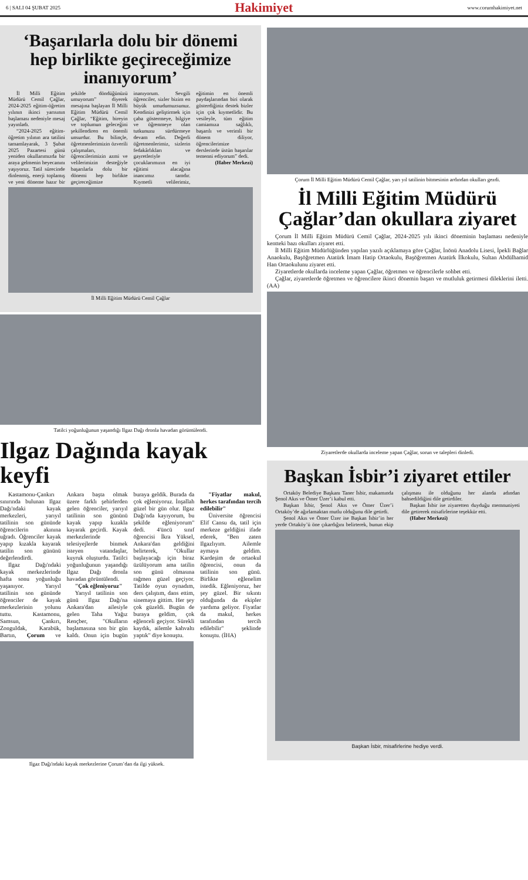6 | SALI 04 ŞUBAT 2025 Hakimiyet www.corumhakimiyet.net
‘Başarılarla dolu bir dönemi hep birlikte geçireceğimize inanıyorum’
İl Milli Eğitim Müdürü Cemil Çağlar, 2024-2025 eğitim-öğretim yılının ikinci yarısının başlaması nedeniyle mesaj yayınladı.
“2024-2025 eğitim-öğretim yılının ara tatilini tamamlayarak, 3 Şubat 2025 Pazartesi günü yeniden okullarımızda bir araya gelmenin heyecanını yaşıyoruz. Tatil sürecinde dinlenmiş, enerji toplamış ve yeni döneme hazır bir şekilde döndüğünüzü umuyorum” diyerek mesajına başlayan İl Milli Eğitim Müdürü Cemil Çağlar, “Eğitim, bireyin ve toplumun geleceğini şekillendiren en önemli unsurdur. Bu bilinçle, öğretmenlerimizin özverili çalışmaları, öğrencilerimizin azmi ve velilerimizin desteğiyle başarılarla dolu bir dönemi hep birlikte geçireceğimize inanıyorum. Sevgili öğrenciler, sizler bizim en büyük umudumuzsunuz. Kendinizi geliştirmek için çaba göstermeye, bilgiye ve öğrenmeye olan tutkunuzu sürdürmeye devam edin. Değerli öğretmenlerimiz, sizlerin fedakârlıkları ve gayretleriyle çocuklarımızın en iyi eğitimi alacağına inancımız tamdır. Kıymetli velilerimiz, eğitimin en önemli paydaşlarından biri olarak gösterdiğiniz destek bizler için çok kıymetlidir. Bu vesileyle, tüm eğitim camiamıza sağlıklı, başarılı ve verimli bir dönem diliyor, öğrencilerimize derslerinde üstün başarılar temenni ediyorum” dedi.
(Haber Merkezi)
İl Milli Eğitim Müdürü Cemil Çağlar
Tatilci yoğunluğunun yaşandığı Ilgaz Dağı dronla havadan görüntülendi.
Ilgaz Dağında kayak keyfi
Kastamonu-Çankırı sınırında bulunan Ilgaz Dağı'ndaki kayak merkezleri, yarıyıl tatilinin son gününde öğrencilerin akınına uğradı. Öğrenciler kayak yapıp kızakla kayarak tatilin son gününü değerlendirdi.
Ilgaz Dağı'ndaki kayak merkezlerinde hafta sonu yoğunluğu yaşanıyor. Yarıyıl tatilinin son gününde öğrenciler de kayak merkezlerinin yolunu tuttu. Kastamonu, Samsun, Çankırı, Zonguldak, Karabük, Bartın, Çorum ve Ankara başta olmak üzere farklı şehirlerden gelen öğrenciler, yarıyıl tatilinin son gününü kayak yapıp kızakla kayarak geçirdi. Kayak merkezlerinde telesiyejlerde binmek isteyen vatandaşlar, kuyruk oluşturdu. Tatilci yoğunluğunun yaşandığı Ilgaz Dağı dronla havadan görüntülendi.
"Çok eğleniyoruz"
Yarıyıl tatilinin son günü Ilgaz Dağı'na Ankara'dan ailesiyle gelen Taha Yağız Rençber, "Okulların başlamasına son bir gün kaldı. Onun için bugün buraya geldik. Burada da çok eğleniyoruz. İnşallah güzel bir gün olur. Ilgaz Dağı'nda kayıyorum, bu şekilde eğleniyorum" dedi. 4'üncü sınıf öğrencisi İkra Yüksel, Ankara'dan geldiğini belirterek, "Okullar başlayacağı için biraz üzülüyorum ama tatilin son günü olmasına rağmen güzel geçiyor. Tatilde oyun oynadım, ders çalıştım, dans ettim, sinemaya gittim. Her şey çok güzeldi. Bugün de buraya geldim, çok eğlenceli geçiyor. Sürekli kaydık, ailemle kahvaltı yaptık" diye konuştu.
"Fiyatlar makul, herkes tarafından tercih edilebilir"
Üniversite öğrencisi Elif Cansu da, tatil için merkeze geldiğini ifade ederek, "Ben zaten Ilgazlıyım. Ailemle aymaya geldim. Kardeşim de ortaokul öğrencisi, onun da tatilinin son günü. Birlikte eğlenelim istedik. Eğleniyoruz, her şey güzel. Bir sıkıntı olduğunda da ekipler yardıma geliyor. Fiyatlar da makul, herkes tarafından tercih edilebilir" şeklinde konuştu. (İHA)
Ilgaz Dağı'ndaki kayak merkezlerine Çorum’dan da ilgi yüksek.
Çorum İl Milli Eğitim Müdürü Cemil Çağlar, yarı yıl tatilinin bitmesinin ardından okulları gezdi.
İl Milli Eğitim Müdürü Çağlar’dan okullara ziyaret
Çorum İl Milli Eğitim Müdürü Cemil Çağlar, 2024-2025 yılı ikinci döneminin başlaması nedeniyle kentteki bazı okulları ziyaret etti.
İl Milli Eğitim Müdürlüğünden yapılan yazılı açıklamaya göre Çağlar, İnönü Anadolu Lisesi, İpekli Bağlar Anaokulu, Başöğretmen Atatürk İmam Hatip Ortaokulu, Başöğretmen Atatürk İlkokulu, Sultan Abdülhamid Han Ortaokulunu ziyaret etti.
Ziyaretlerde okullarda inceleme yapan Çağlar, öğretmen ve öğrencilerle sohbet etti.
Çağlar, ziyaretlerde öğretmen ve öğrencilere ikinci dönemin başarı ve mutluluk getirmesi dileklerini iletti.(AA)
Ziyaretlerde okullarda inceleme yapan Çağlar, sorun ve talepleri dinledi.
Başkan İsbir’i ziyaret ettiler
Ortaköy Belediye Başkanı Taner İsbir, makamında Şenol Akıs ve Ömer Üzer’i kabul etti.
Başkan İsbir, Şenol Akıs ve Ömer Üzer’i Ortaköy’de ağırlamaktan mutlu olduğunu dile getirdi.
Şenol Akıs ve Ömer Üzer ise Başkan İsbir’in her yerde Ortaköy’ü öne çıkardığını belirterek, bunun ekip çalışması ile olduğunu her alanda adından bahsedildiğini dile getirdiler.
Başkan İsbir ise ziyaretten duyduğu memnuniyeti dile getirerek misafirlerine teşekkür etti.
(Haber Merkezi)
Başkan İsbir, misafirlerine hediye verdi.